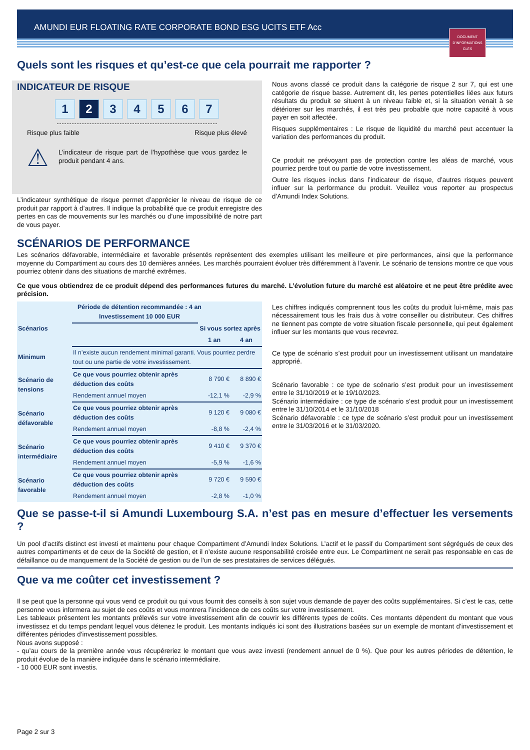AMUNDI EUR FLOATING RATE CORPORATE BOND ESG UCITS ETF Acc
DOCUMENT D'INFORMATIONS CLÉS
Quels sont les risques et qu’est-ce que cela pourrait me rapporter ?
INDICATEUR DE RISQUE
1 2 34567
Risque plus faible Risque plus élevé
⚠
L’indicateur de risque part de l’hypothèse que vous gardez le produit pendant 4 ans.
L’indicateur synthétique de risque permet d’apprécier le niveau de risque de ce produit par rapport à d’autres. Il indique la probabilité que ce produit enregistre des pertes en cas de mouvements sur les marchés ou d’une impossibilité de notre part de vous payer.
Nous avons classé ce produit dans la catégorie de risque 2 sur 7, qui est une catégorie de risque basse. Autrement dit, les pertes potentielles liées aux futurs résultats du produit se situent à un niveau faible et, si la situation venait à se détériorer sur les marchés, il est très peu probable que notre capacité à vous payer en soit affectée.
Risques supplémentaires : Le risque de liquidité du marché peut accentuer la variation des performances du produit.
Ce produit ne prévoyant pas de protection contre les aléas de marché, vous pourriez perdre tout ou partie de votre investissement.
Outre les risques inclus dans l’indicateur de risque, d’autres risques peuvent influer sur la performance du produit. Veuillez vous reporter au prospectus d’Amundi Index Solutions.
SCÉNARIOS DE PERFORMANCE
Les scénarios défavorable, intermédiaire et favorable présentés représentent des exemples utilisant les meilleure et pire performances, ainsi que la performance moyenne du Compartiment au cours des 10 dernières années. Les marchés pourraient évoluer très différemment à l’avenir. Le scénario de tensions montre ce que vous pourriez obtenir dans des situations de marché extrêmes.
Ce que vous obtiendrez de ce produit dépend des performances futures du marché. L’évolution future du marché est aléatoire et ne peut être prédite avec précision.
| Période de détention recommandée : 4 an Investissement 10 000 EUR | | | |
| --- | --- | --- | --- |
| Scénarios | | Si vous sortez après | |
| | | 1 an | 4 an |
| Minimum | Il n’existe aucun rendement minimal garanti. Vous pourriez perdre tout ou une partie de votre investissement. | | |
| Scénario de tensions | Ce que vous pourriez obtenir après déduction des coûts | 8 790 € | 8 890 € |
| | Rendement annuel moyen | -12,1 % | -2,9 % |
| Scénario défavorable | Ce que vous pourriez obtenir après déduction des coûts | 9 120 € | 9 080 € |
| | Rendement annuel moyen | -8,8 % | -2,4 % |
| Scénario intermédiaire | Ce que vous pourriez obtenir après déduction des coûts | 9 410 € | 9 370 € |
| | Rendement annuel moyen | -5,9 % | -1,6 % |
| Scénario favorable | Ce que vous pourriez obtenir après déduction des coûts | 9 720 € | 9 590 € |
| | Rendement annuel moyen | -2,8 % | -1,0 % |
Les chiffres indiqués comprennent tous les coûts du produit lui-même, mais pas nécessairement tous les frais dus à votre conseiller ou distributeur. Ces chiffres ne tiennent pas compte de votre situation fiscale personnelle, qui peut également influer sur les montants que vous recevrez.
Ce type de scénario s’est produit pour un investissement utilisant un mandataire approprié.
Scénario favorable : ce type de scénario s’est produit pour un investissement entre le 31/10/2019 et le 19/10/2023.
Scénario intermédiaire : ce type de scénario s’est produit pour un investissement entre le 31/10/2014 et le 31/10/2018
Scénario défavorable : ce type de scénario s’est produit pour un investissement entre le 31/03/2016 et le 31/03/2020.
Que se passe-t-il si Amundi Luxembourg S.A. n’est pas en mesure d’effectuer les versements ?
Un pool d’actifs distinct est investi et maintenu pour chaque Compartiment d’Amundi Index Solutions. L’actif et le passif du Compartiment sont ségrégués de ceux des autres compartiments et de ceux de la Société de gestion, et il n’existe aucune responsabilité croisée entre eux. Le Compartiment ne serait pas responsable en cas de défaillance ou de manquement de la Société de gestion ou de l’un de ses prestataires de services délégués.
Que va me coûter cet investissement ?
Il se peut que la personne qui vous vend ce produit ou qui vous fournit des conseils à son sujet vous demande de payer des coûts supplémentaires. Si c’est le cas, cette personne vous informera au sujet de ces coûts et vous montrera l’incidence de ces coûts sur votre investissement.
Les tableaux présentent les montants prélevés sur votre investissement afin de couvrir les différents types de coûts. Ces montants dépendent du montant que vous investissez et du temps pendant lequel vous détenez le produit. Les montants indiqués ici sont des illustrations basées sur un exemple de montant d’investissement et différentes périodes d’investissement possibles.
Nous avons supposé :
- qu’au cours de la première année vous récupéreriez le montant que vous avez investi (rendement annuel de 0 %). Que pour les autres périodes de détention, le produit évolue de la manière indiquée dans le scénario intermédiaire.
- 10 000 EUR sont investis.
Page 2 sur 3